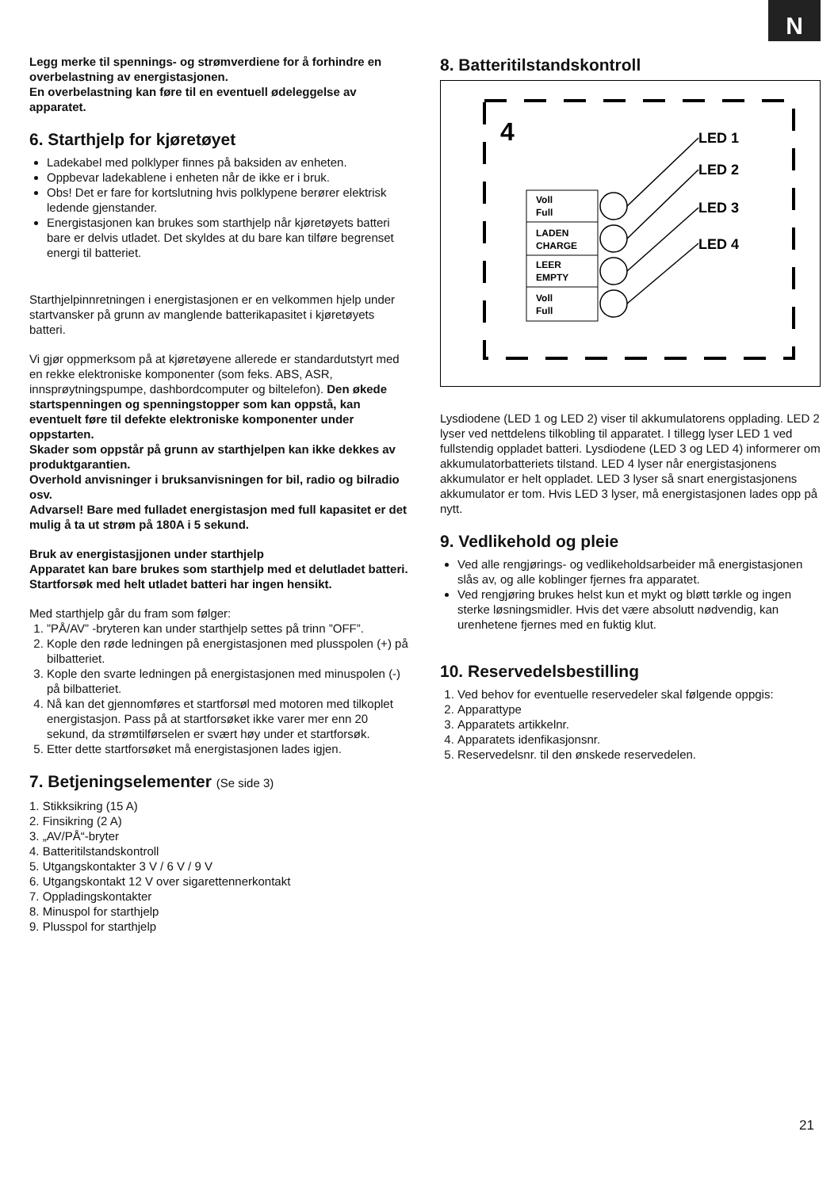N
Legg merke til spennings- og strømverdiene for å forhindre en overbelastning av energistasjonen.
En overbelastning kan føre til en eventuell ødeleggelse av apparatet.
6. Starthjelp for kjøretøyet
Ladekabel med polklyper finnes på baksiden av enheten.
Oppbevar ladekablene i enheten når de ikke er i bruk.
Obs! Det er fare for kortslutning hvis polklypene berører elektrisk ledende gjenstander.
Energistasjonen kan brukes som starthjelp når kjøretøyets batteri bare er delvis utladet. Det skyldes at du bare kan tilføre begrenset energi til batteriet.
Starthjelpinnretningen i energistasjonen er en velkommen hjelp under startvansker på grunn av manglende batterikapasitet i kjøretøyets batteri.
Vi gjør oppmerksom på at kjøretøyene allerede er standardutstyrt med en rekke elektroniske komponenter (som feks. ABS, ASR, innsprøytningspumpe, dashbordcomputer og biltelefon). Den økede startspenningen og spenningstopper som kan oppstå, kan eventuelt føre til defekte elektroniske komponenter under oppstarten.
Skader som oppstår på grunn av starthjelpen kan ikke dekkes av produktgarantien.
Overhold anvisninger i bruksanvisningen for bil, radio og bilradio osv.
Advarsel! Bare med fulladet energistasjon med full kapasitet er det mulig å ta ut strøm på 180A i 5 sekund.
Bruk av energistasjjonen under starthjelp
Apparatet kan bare brukes som starthjelp med et delutladet batteri. Startforsøk med helt utladet batteri har ingen hensikt.
Med starthjelp går du fram som følger:
1. ”PÅ/AV” -bryteren kan under starthjelp settes på trinn ”OFF”.
2. Kople den røde ledningen på energistasjonen med plusspolen (+) på bilbatteriet.
3. Kople den svarte ledningen på energistasjonen med minuspolen (-) på bilbatteriet.
4. Nå kan det gjennomføres et startforsøl med motoren med tilkoplet energistasjon. Pass på at startforsøket ikke varer mer enn 20 sekund, da strømtilførselen er svært høy under et startforsøk.
5. Etter dette startforsøket må energistasjonen lades igjen.
7. Betjeningselementer (Se side 3)
1. Stikksikring (15 A)
2. Finsikring (2 A)
3. „AV/PÅ“-bryter
4. Batteritilstandskontroll
5. Utgangskontakter 3 V / 6 V / 9 V
6. Utgangskontakt 12 V over sigarettennerkontakt
7. Oppladingskontakter
8. Minuspol for starthjelp
9. Plusspol for starthjelp
8. Batteritilstandskontroll
4
Voll
Full
LADEN
CHARGE
LEER
EMPTY
Voll
Full
LED 1
LED 2
LED 3
LED 4
Lysdiodene (LED 1 og LED 2) viser til akkumulatorens opplading. LED 2 lyser ved nettdelens tilkobling til apparatet. I tillegg lyser LED 1 ved fullstendig oppladet batteri. Lysdiodene (LED 3 og LED 4) informerer om akkumulatorbatteriets tilstand. LED 4 lyser når energistasjonens akkumulator er helt oppladet. LED 3 lyser så snart energistasjonens akkumulator er tom. Hvis LED 3 lyser, må energistasjonen lades opp på nytt.
9. Vedlikehold og pleie
Ved alle rengjørings- og vedlikeholdsarbeider må energistasjonen slås av, og alle koblinger fjernes fra apparatet.
Ved rengjøring brukes helst kun et mykt og bløtt tørkle og ingen sterke løsningsmidler. Hvis det være absolutt nødvendig, kan urenhetene fjernes med en fuktig klut.
10. Reservedelsbestilling
1. Ved behov for eventuelle reservedeler skal følgende oppgis:
2. Apparattype
3. Apparatets artikkelnr.
4. Apparatets idenfikasjonsnr.
5. Reservedelsnr. til den ønskede reservedelen.
21